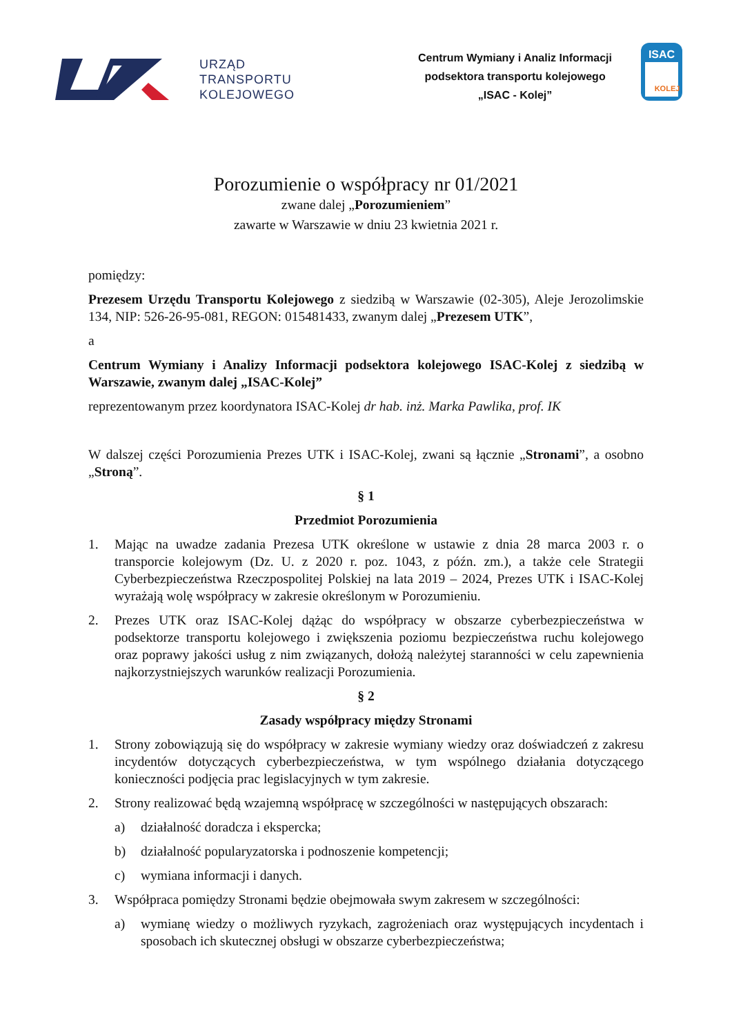URZĄD
TRANSPORTU
KOLEJOWEGO
Centrum Wymiany i Analiz Informacji
podsektora transportu kolejowego
„ISAC - Kolej”
ISAC
KOLEJ
Porozumienie o współpracy nr 01/2021
zwane dalej „Porozumieniem”
zawarte w Warszawie w dniu 23 kwietnia 2021 r.
pomiędzy:
Prezesem Urzędu Transportu Kolejowego z siedzibą w Warszawie (02-305), Aleje Jerozolimskie 134, NIP: 526-26-95-081, REGON: 015481433, zwanym dalej „Prezesem UTK”,
a
Centrum Wymiany i Analizy Informacji podsektora kolejowego ISAC-Kolej z siedzibą w Warszawie, zwanym dalej „ISAC-Kolej”
reprezentowanym przez koordynatora ISAC-Kolej dr hab. inż. Marka Pawlika, prof. IK
W dalszej części Porozumienia Prezes UTK i ISAC-Kolej, zwani są łącznie „Stronami”, a osobno „Stroną”.
§ 1
Przedmiot Porozumienia
1. Mając na uwadze zadania Prezesa UTK określone w ustawie z dnia 28 marca 2003 r. o transporcie kolejowym (Dz. U. z 2020 r. poz. 1043, z późn. zm.), a także cele Strategii Cyberbezpieczeństwa Rzeczpospolitej Polskiej na lata 2019 – 2024, Prezes UTK i ISAC-Kolej wyrażają wolę współpracy w zakresie określonym w Porozumieniu.
2. Prezes UTK oraz ISAC-Kolej dążąc do współpracy w obszarze cyberbezpieczeństwa w podsektorze transportu kolejowego i zwiększenia poziomu bezpieczeństwa ruchu kolejowego oraz poprawy jakości usług z nim związanych, dołożą należytej staranności w celu zapewnienia najkorzystniejszych warunków realizacji Porozumienia.
§ 2
Zasady współpracy między Stronami
1. Strony zobowiązują się do współpracy w zakresie wymiany wiedzy oraz doświadczeń z zakresu incydentów dotyczących cyberbezpieczeństwa, w tym wspólnego działania dotyczącego konieczności podjęcia prac legislacyjnych w tym zakresie.
2. Strony realizować będą wzajemną współpracę w szczególności w następujących obszarach:
a) działalność doradcza i ekspercka;
b) działalność popularyzatorska i podnoszenie kompetencji;
c) wymiana informacji i danych.
3. Współpraca pomiędzy Stronami będzie obejmowała swym zakresem w szczególności:
a) wymianę wiedzy o możliwych ryzykach, zagrożeniach oraz występujących incydentach i sposobach ich skutecznej obsługi w obszarze cyberbezpieczeństwa;